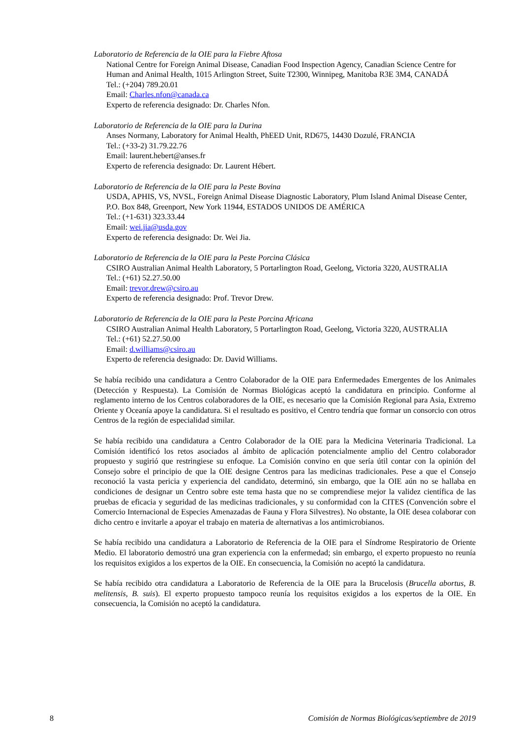Laboratorio de Referencia de la OIE para la Fiebre Aftosa
National Centre for Foreign Animal Disease, Canadian Food Inspection Agency, Canadian Science Centre for Human and Animal Health, 1015 Arlington Street, Suite T2300, Winnipeg, Manitoba R3E 3M4, CANADÁ
Tel.: (+204) 789.20.01
Email: Charles.nfon@canada.ca
Experto de referencia designado: Dr. Charles Nfon.
Laboratorio de Referencia de la OIE para la Durina
Anses Normany, Laboratory for Animal Health, PhEED Unit, RD675, 14430 Dozulé, FRANCIA
Tel.: (+33-2) 31.79.22.76
Email: laurent.hebert@anses.fr
Experto de referencia designado: Dr. Laurent Hébert.
Laboratorio de Referencia de la OIE para la Peste Bovina
USDA, APHIS, VS, NVSL, Foreign Animal Disease Diagnostic Laboratory, Plum Island Animal Disease Center, P.O. Box 848, Greenport, New York 11944, ESTADOS UNIDOS DE AMÉRICA
Tel.: (+1-631) 323.33.44
Email: wei.jia@usda.gov
Experto de referencia designado: Dr. Wei Jia.
Laboratorio de Referencia de la OIE para la Peste Porcina Clásica
CSIRO Australian Animal Health Laboratory, 5 Portarlington Road, Geelong, Victoria 3220, AUSTRALIA
Tel.: (+61) 52.27.50.00
Email: trevor.drew@csiro.au
Experto de referencia designado: Prof. Trevor Drew.
Laboratorio de Referencia de la OIE para la Peste Porcina Africana
CSIRO Australian Animal Health Laboratory, 5 Portarlington Road, Geelong, Victoria 3220, AUSTRALIA
Tel.: (+61) 52.27.50.00
Email: d.williams@csiro.au
Experto de referencia designado: Dr. David Williams.
Se había recibido una candidatura a Centro Colaborador de la OIE para Enfermedades Emergentes de los Animales (Detección y Respuesta). La Comisión de Normas Biológicas aceptó la candidatura en principio. Conforme al reglamento interno de los Centros colaboradores de la OIE, es necesario que la Comisión Regional para Asia, Extremo Oriente y Oceanía apoye la candidatura. Si el resultado es positivo, el Centro tendría que formar un consorcio con otros Centros de la región de especialidad similar.
Se había recibido una candidatura a Centro Colaborador de la OIE para la Medicina Veterinaria Tradicional. La Comisión identificó los retos asociados al ámbito de aplicación potencialmente amplio del Centro colaborador propuesto y sugirió que restringiese su enfoque. La Comisión convino en que sería útil contar con la opinión del Consejo sobre el principio de que la OIE designe Centros para las medicinas tradicionales. Pese a que el Consejo reconoció la vasta pericia y experiencia del candidato, determinó, sin embargo, que la OIE aún no se hallaba en condiciones de designar un Centro sobre este tema hasta que no se comprendiese mejor la validez científica de las pruebas de eficacia y seguridad de las medicinas tradicionales, y su conformidad con la CITES (Convención sobre el Comercio Internacional de Especies Amenazadas de Fauna y Flora Silvestres). No obstante, la OIE desea colaborar con dicho centro e invitarle a apoyar el trabajo en materia de alternativas a los antimicrobianos.
Se había recibido una candidatura a Laboratorio de Referencia de la OIE para el Síndrome Respiratorio de Oriente Medio. El laboratorio demostró una gran experiencia con la enfermedad; sin embargo, el experto propuesto no reunía los requisitos exigidos a los expertos de la OIE. En consecuencia, la Comisión no aceptó la candidatura.
Se había recibido otra candidatura a Laboratorio de Referencia de la OIE para la Brucelosis (Brucella abortus, B. melitensis, B. suis). El experto propuesto tampoco reunía los requisitos exigidos a los expertos de la OIE. En consecuencia, la Comisión no aceptó la candidatura.
8 Comisión de Normas Biológicas/septiembre de 2019